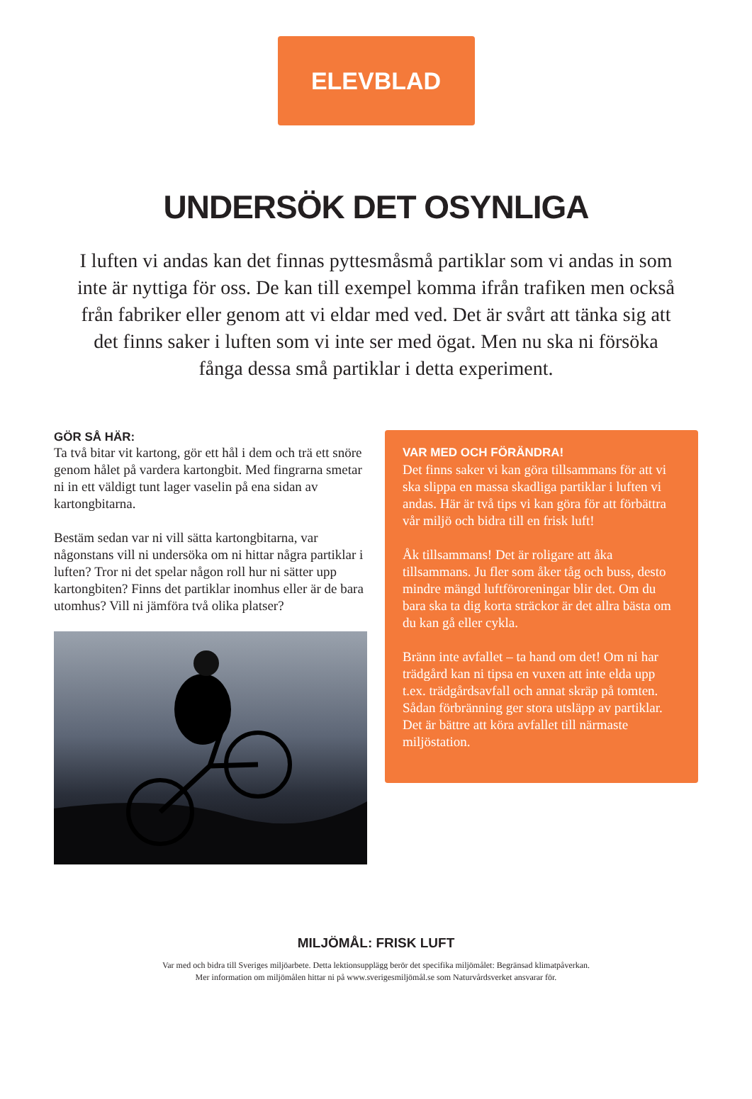ELEVBLAD
UNDERSÖK DET OSYNLIGA
I luften vi andas kan det finnas pyttesmåsmå partiklar som vi andas in som inte är nyttiga för oss. De kan till exempel komma ifrån trafiken men också från fabriker eller genom att vi eldar med ved. Det är svårt att tänka sig att det finns saker i luften som vi inte ser med ögat. Men nu ska ni försöka fånga dessa små partiklar i detta experiment.
GÖR SÅ HÄR:
Ta två bitar vit kartong, gör ett hål i dem och trä ett snöre genom hålet på vardera kartongbit. Med fingrarna smetar ni in ett väldigt tunt lager vaselin på ena sidan av kartongbitarna.
Bestäm sedan var ni vill sätta kartongbitarna, var någonstans vill ni undersöka om ni hittar några partiklar i luften? Tror ni det spelar någon roll hur ni sätter upp kartongbiten? Finns det partiklar inomhus eller är de bara utomhus? Vill ni jämföra två olika platser?
VAR MED OCH FÖRÄNDRA!
Det finns saker vi kan göra tillsammans för att vi ska slippa en massa skadliga partiklar i luften vi andas. Här är två tips vi kan göra för att förbättra vår miljö och bidra till en frisk luft!
Åk tillsammans! Det är roligare att åka tillsammans. Ju fler som åker tåg och buss, desto mindre mängd luftföroreningar blir det. Om du bara ska ta dig korta sträckor är det allra bästa om du kan gå eller cykla.
Bränn inte avfallet – ta hand om det! Om ni har trädgård kan ni tipsa en vuxen att inte elda upp t.ex. trädgårdsavfall och annat skräp på tomten. Sådan förbränning ger stora utsläpp av partiklar. Det är bättre att köra avfallet till närmaste miljöstation.
MILJÖMÅL: FRISK LUFT
Var med och bidra till Sveriges miljöarbete. Detta lektionsupplägg berör det specifika miljömålet: Begränsad klimatpåverkan.
Mer information om miljömålen hittar ni på www.sverigesmiljömål.se som Naturvårdsverket ansvarar för.